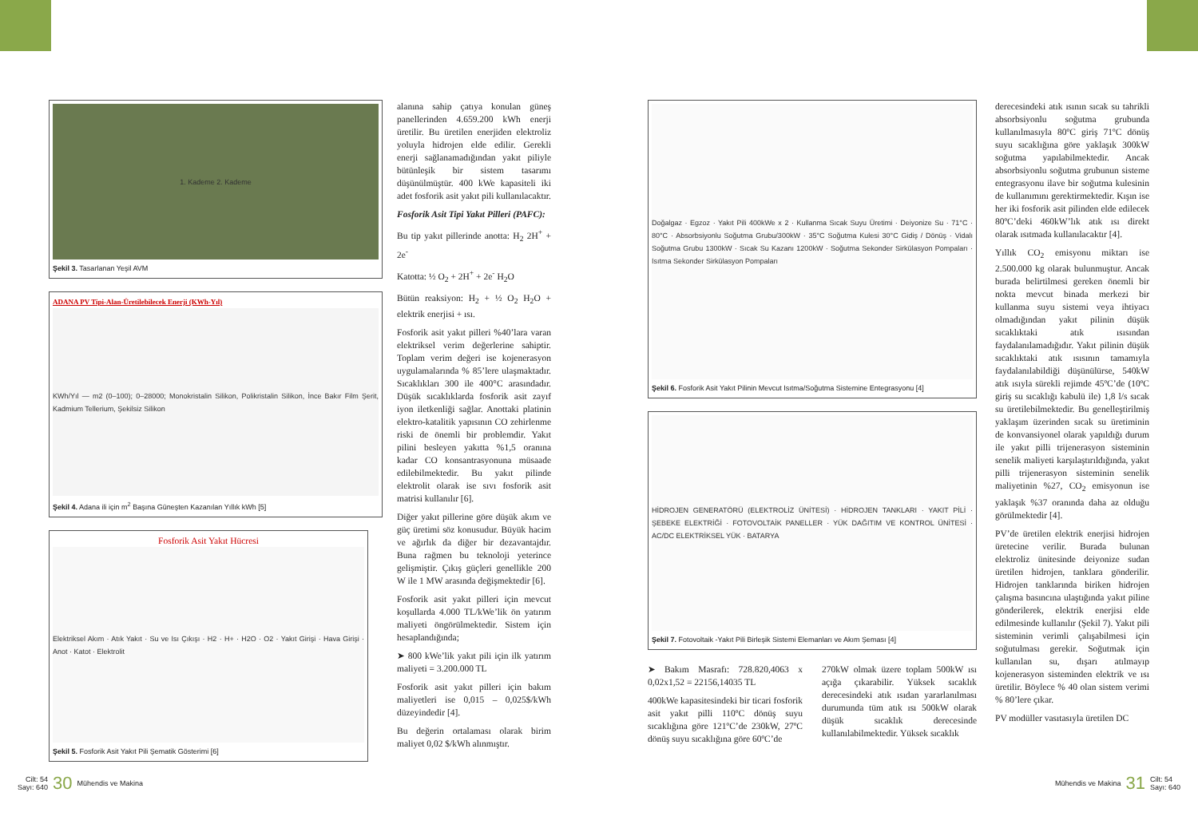1. Kademe 2. Kademe
Şekil 3. Tasarlanan Yeşil AVM
ADANA PV Tipi-Alan-Üretilebilecek Enerji (KWh-Yıl)
KWh/Yıl — m2 (0–100); 0–28000; Monokristalin Silikon, Polikristalin Silikon, İnce Bakır Film Şerit, Kadmium Tellerium, Şekilsiz Silikon
Şekil 4. Adana ili için m<sup>2</sup> Başına Güneşten Kazanılan Yıllık kWh [5]
Fosforik Asit Yakıt Hücresi
Elektriksel Akım · Atık Yakıt · Su ve Isı Çıkışı · H2 · H+ · H2O · O2 · Yakıt Girişi · Hava Girişi · Anot · Katot · Elektrolit
Şekil 5. Fosforik Asit Yakıt Pili Şematik Gösterimi [6]
alanına sahip çatıya konulan güneş panellerinden 4.659.200 kWh enerji üretilir. Bu üretilen enerjiden elektroliz yoluyla hidrojen elde edilir. Gerekli enerji sağlanamadığından yakıt piliyle bütünleşik bir sistem tasarımı düşünülmüştür. 400 kWe kapasiteli iki adet fosforik asit yakıt pili kullanılacaktır.
Fosforik Asit Tipi Yakıt Pilleri (PAFC):
Bu tip yakıt pillerinde anotta: H<sub>2</sub> 2H<sup>+</sup> + 2e<sup>-</sup>
Katotta: ½ O<sub>2</sub> + 2H<sup>+</sup> + 2e<sup>-</sup> H<sub>2</sub>O
Bütün reaksiyon: H<sub>2</sub> + ½ O<sub>2</sub> H<sub>2</sub>O + elektrik enerjisi + ısı.
Fosforik asit yakıt pilleri %40’lara varan elektriksel verim değerlerine sahiptir. Toplam verim değeri ise kojenerasyon uygulamalarında % 85’lere ulaşmaktadır. Sıcaklıkları 300 ile 400°C arasındadır. Düşük sıcaklıklarda fosforik asit zayıf iyon iletkenliği sağlar. Anottaki platinin elektro-katalitik yapısının CO zehirlenme riski de önemli bir problemdir. Yakıt pilini besleyen yakıtta %1,5 oranına kadar CO konsantrasyonuna müsaade edilebilmektedir. Bu yakıt pilinde elektrolit olarak ise sıvı fosforik asit matrisi kullanılır [6].
Diğer yakıt pillerine göre düşük akım ve güç üretimi söz konusudur. Büyük hacim ve ağırlık da diğer bir dezavantajdır. Buna rağmen bu teknoloji yeterince gelişmiştir. Çıkış güçleri genellikle 200 W ile 1 MW arasında değişmektedir [6].
Fosforik asit yakıt pilleri için mevcut koşullarda 4.000 TL/kWe’lik ön yatırım maliyeti öngörülmektedir. Sistem için hesaplandığında;
➤ 800 kWe’lik yakıt pili için ilk yatırım maliyeti = 3.200.000 TL
Fosforik asit yakıt pilleri için bakım maliyetleri ise 0,015 – 0,025$/kWh düzeyindedir [4].
Bu değerin ortalaması olarak birim maliyet 0,02 $/kWh alınmıştır.
Doğalgaz · Egzoz · Yakıt Pili 400kWe x 2 · Kullanma Sıcak Suyu Üretimi · Deiyonize Su · 71°C · 80°C · Absorbsiyonlu Soğutma Grubu/300kW · 35°C Soğutma Kulesi 30°C Gidiş / Dönüş · Vidalı Soğutma Grubu 1300kW · Sıcak Su Kazanı 1200kW · Soğutma Sekonder Sirkülasyon Pompaları · Isıtma Sekonder Sirkülasyon Pompaları
Şekil 6. Fosforik Asit Yakıt Pilinin Mevcut Isıtma/Soğutma Sistemine Entegrasyonu [4]
HİDROJEN GENERATÖRÜ (ELEKTROLİZ ÜNİTESİ) · HİDROJEN TANKLARI · YAKIT PİLİ · ŞEBEKE ELEKTRİĞİ · FOTOVOLTAİK PANELLER · YÜK DAĞITIM VE KONTROL ÜNİTESİ · AC/DC ELEKTRİKSEL YÜK · BATARYA
Şekil 7. Fotovoltaik -Yakıt Pili Birleşik Sistemi Elemanları ve Akım Şeması [4]
➤ Bakım Masrafı: 728.820,4063 x 0,02x1,52 = 22156,14035 TL
400kWe kapasitesindeki bir ticari fosforik asit yakıt pilli 110ºC dönüş suyu sıcaklığına göre 121ºC’de 230kW, 27ºC dönüş suyu sıcaklığına göre 60ºC’de
270kW olmak üzere toplam 500kW ısı açığa çıkarabilir. Yüksek sıcaklık derecesindeki atık ısıdan yararlanılması durumunda tüm atık ısı 500kW olarak düşük sıcaklık derecesinde kullanılabilmektedir. Yüksek sıcaklık
derecesindeki atık ısının sıcak su tahrikli absorbsiyonlu soğutma grubunda kullanılmasıyla 80ºC giriş 71ºC dönüş suyu sıcaklığına göre yaklaşık 300kW soğutma yapılabilmektedir. Ancak absorbsiyonlu soğutma grubunun sisteme entegrasyonu ilave bir soğutma kulesinin de kullanımını gerektirmektedir. Kışın ise her iki fosforik asit pilinden elde edilecek 80ºC’deki 460kW’lık atık ısı direkt olarak ısıtmada kullanılacaktır [4].
Yıllık CO<sub>2</sub> emisyonu miktarı ise 2.500.000 kg olarak bulunmuştur. Ancak burada belirtilmesi gereken önemli bir nokta mevcut binada merkezi bir kullanma suyu sistemi veya ihtiyacı olmadığından yakıt pilinin düşük sıcaklıktaki atık ısısından faydalanılamadığıdır. Yakıt pilinin düşük sıcaklıktaki atık ısısının tamamıyla faydalanılabildiği düşünülürse, 540kW atık ısıyla sürekli rejimde 45ºC’de (10ºC giriş su sıcaklığı kabulü ile) 1,8 l/s sıcak su üretilebilmektedir. Bu genelleştirilmiş yaklaşım üzerinden sıcak su üretiminin de konvansiyonel olarak yapıldığı durum ile yakıt pilli trijenerasyon sisteminin senelik maliyeti karşılaştırıldığında, yakıt pilli trijenerasyon sisteminin senelik maliyetinin %27, CO<sub>2</sub> emisyonun ise yaklaşık %37 oranında daha az olduğu görülmektedir [4].
PV’de üretilen elektrik enerjisi hidrojen üretecine verilir. Burada bulunan elektroliz ünitesinde deiyonize sudan üretilen hidrojen, tanklara gönderilir. Hidrojen tanklarında biriken hidrojen çalışma basıncına ulaştığında yakıt piline gönderilerek, elektrik enerjisi elde edilmesinde kullanılır (Şekil 7). Yakıt pili sisteminin verimli çalışabilmesi için soğutulması gerekir. Soğutmak için kullanılan su, dışarı atılmayıp kojenerasyon sisteminden elektrik ve ısı üretilir. Böylece % 40 olan sistem verimi % 80’lere çıkar.
PV modüller vasıtasıyla üretilen DC
Cilt: 54
Sayı: 640 30 Mühendis ve Makina
Mühendis ve Makina 31 Cilt: 54
Sayı: 640